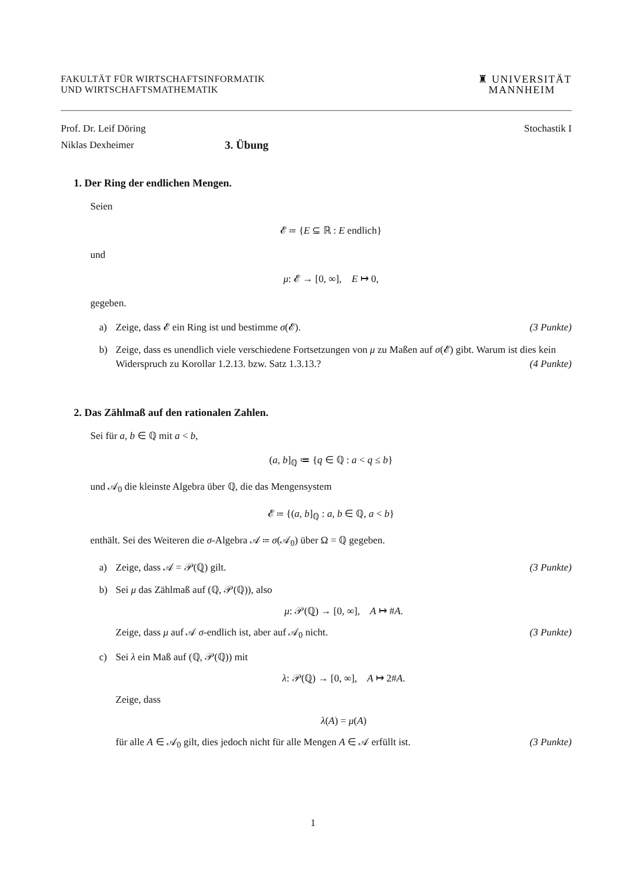FAKULTÄT FÜR WIRTSCHAFTSINFORMATIK
UND WIRTSCHAFTSMATHEMATIK
♜ UNIVERSITÄT
MANNHEIM
Prof. Dr. Leif Döring Stochastik I
Niklas Dexheimer 3. Übung
1. Der Ring der endlichen Mengen.
Seien
𝓔 ≔ {E ⊆ ℝ : E endlich}
und
μ: 𝓔 → [0, ∞], E ↦ 0,
gegeben.
a) Zeige, dass 𝓔 ein Ring ist und bestimme σ(𝓔). (3 Punkte)
b) Zeige, dass es unendlich viele verschiedene Fortsetzungen von μ zu Maßen auf σ(𝓔) gibt. Warum ist dies kein Widerspruch zu Korollar 1.2.13. bzw. Satz 1.3.13.? (4 Punkte)
2. Das Zählmaß auf den rationalen Zahlen.
Sei für a, b ∈ ℚ mit a < b,
(a, b]<sub>ℚ</sub> ≔ {q ∈ ℚ : a < q ≤ b}
und 𝒜<sub>0</sub> die kleinste Algebra über ℚ, die das Mengensystem
𝓔 ≔ {(a, b]<sub>ℚ</sub> : a, b ∈ ℚ, a < b}
enthält. Sei des Weiteren die σ-Algebra 𝒜 ≔ σ(𝒜<sub>0</sub>) über Ω = ℚ gegeben.
a) Zeige, dass 𝒜 = 𝒫(ℚ) gilt. (3 Punkte)
b) Sei μ das Zählmaß auf (ℚ, 𝒫(ℚ)), also
μ: 𝒫(ℚ) → [0, ∞], A ↦ #A.
Zeige, dass μ auf 𝒜 σ-endlich ist, aber auf 𝒜<sub>0</sub> nicht. (3 Punkte)
c) Sei λ ein Maß auf (ℚ, 𝒫(ℚ)) mit
λ: 𝒫(ℚ) → [0, ∞], A ↦ 2#A.
Zeige, dass
λ(A) = μ(A)
für alle A ∈ 𝒜<sub>0</sub> gilt, dies jedoch nicht für alle Mengen A ∈ 𝒜 erfüllt ist. (3 Punkte)
1